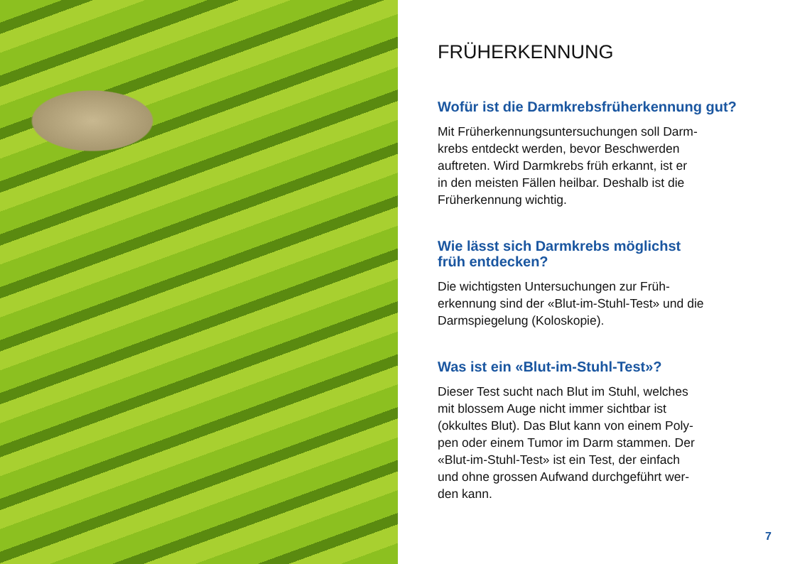FRÜHERKENNUNG
Wofür ist die Darmkrebsfrüherkennung gut?
Mit Früherkennungsuntersuchungen soll Darm-
krebs entdeckt werden, bevor Beschwerden
auftreten. Wird Darmkrebs früh erkannt, ist er
in den meisten Fällen heilbar. Deshalb ist die
Früherkennung wichtig.
Wie lässt sich Darmkrebs möglichst
früh entdecken?
Die wichtigsten Untersuchungen zur Früh-
erkennung sind der «Blut-im-Stuhl-Test» und die
Darmspiegelung (Koloskopie).
Was ist ein «Blut-im-Stuhl-Test»?
Dieser Test sucht nach Blut im Stuhl, welches
mit blossem Auge nicht immer sichtbar ist
(okkultes Blut). Das Blut kann von einem Poly-
pen oder einem Tumor im Darm stammen. Der
«Blut-im-Stuhl-Test» ist ein Test, der einfach
und ohne grossen Aufwand durchgeführt wer-
den kann.
7